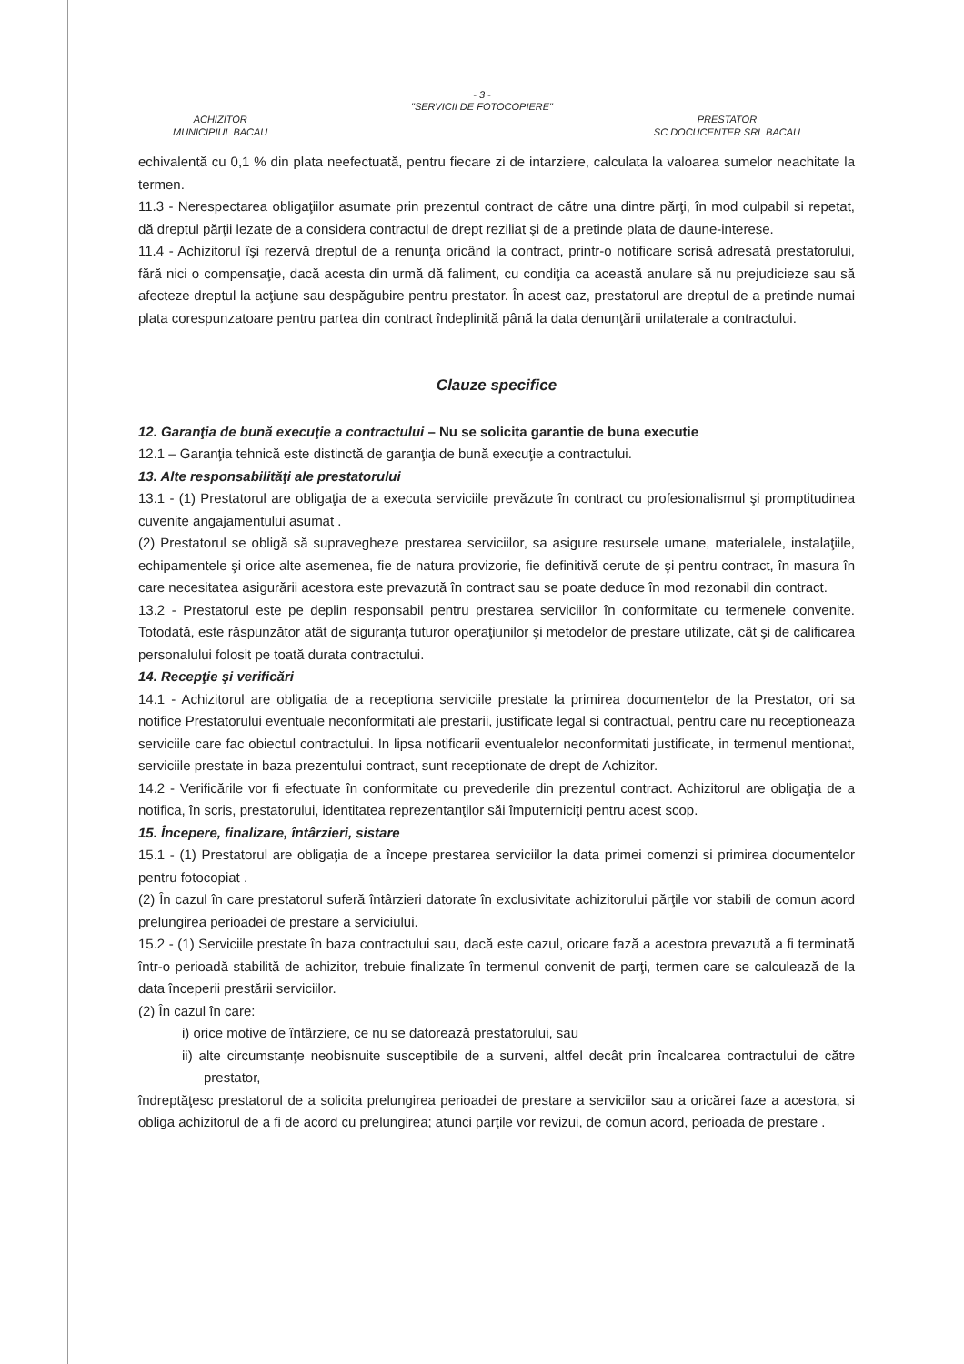- 3 -
"SERVICII DE FOTOCOPIERE"
ACHIZITOR
MUNICIPIUL BACAU
PRESTATOR
SC DOCUCENTER SRL BACAU
echivalentă cu 0,1 % din plata neefectuată, pentru fiecare zi de intarziere, calculata la valoarea sumelor neachitate la termen.
11.3 - Nerespectarea obligaţiilor asumate prin prezentul contract de către una dintre părţi, în mod culpabil si repetat, dă dreptul părţii lezate de a considera contractul de drept reziliat şi de a pretinde plata de daune-interese.
11.4 - Achizitorul îşi rezervă dreptul de a renunţa oricând la contract, printr-o notificare scrisă adresată prestatorului, fără nici o compensaţie, dacă acesta din urmă dă faliment, cu condiţia ca această anulare să nu prejudicieze sau să afecteze dreptul la acţiune sau despăgubire pentru prestator. În acest caz, prestatorul are dreptul de a pretinde numai plata corespunzatoare pentru partea din contract îndeplinită până la data denunţării unilaterale a contractului.
Clauze specifice
12. Garanţia de bună execuţie a contractului – Nu se solicita garantie de buna executie
12.1 – Garanţia tehnică este distinctă de garanţia de bună execuţie a contractului.
13. Alte responsabilităţi ale prestatorului
13.1 - (1) Prestatorul are obligaţia de a executa serviciile prevăzute în contract cu profesionalismul şi promptitudinea cuvenite angajamentului asumat .
(2) Prestatorul se obligă să supravegheze prestarea serviciilor, sa asigure resursele umane, materialele, instalaţiile, echipamentele şi orice alte asemenea, fie de natura provizorie, fie definitivă cerute de şi pentru contract, în masura în care necesitatea asigurării acestora este prevazută în contract sau se poate deduce în mod rezonabil din contract.
13.2 - Prestatorul este pe deplin responsabil pentru prestarea serviciilor în conformitate cu termenele convenite. Totodată, este răspunzător atât de siguranţa tuturor operaţiunilor şi metodelor de prestare utilizate, cât şi de calificarea personalului folosit pe toată durata contractului.
14. Recepţie şi verificări
14.1 - Achizitorul are obligatia de a receptiona serviciile prestate la primirea documentelor de la Prestator, ori sa notifice Prestatorului eventuale neconformitati ale prestarii, justificate legal si contractual, pentru care nu receptioneaza serviciile care fac obiectul contractului. In lipsa notificarii eventualelor neconformitati justificate, in termenul mentionat, serviciile prestate in baza prezentului contract, sunt receptionate de drept de Achizitor.
14.2 - Verificările vor fi efectuate în conformitate cu prevederile din prezentul contract. Achizitorul are obligaţia de a notifica, în scris, prestatorului, identitatea reprezentanţilor săi împuterniciţi pentru acest scop.
15. Începere, finalizare, întârzieri, sistare
15.1 - (1) Prestatorul are obligaţia de a începe prestarea serviciilor la data primei comenzi si primirea documentelor pentru fotocopiat .
(2) În cazul în care prestatorul suferă întârzieri datorate în exclusivitate achizitorului părţile vor stabili de comun acord prelungirea perioadei de prestare a serviciului.
15.2 - (1) Serviciile prestate în baza contractului sau, dacă este cazul, oricare fază a acestora prevazută a fi terminată într-o perioadă stabilită de achizitor, trebuie finalizate în termenul convenit de parţi, termen care se calculează de la data începerii prestării serviciilor.
(2) În cazul în care:
i) orice motive de întârziere, ce nu se datorează prestatorului, sau
ii) alte circumstanţe neobisnuite susceptibile de a surveni, altfel decât prin încalcarea contractului de către prestator,
îndreptăţesc prestatorul de a solicita prelungirea perioadei de prestare a serviciilor sau a oricărei faze a acestora, si obliga achizitorul de a fi de acord cu prelungirea; atunci parţile vor revizui, de comun acord, perioada de prestare .